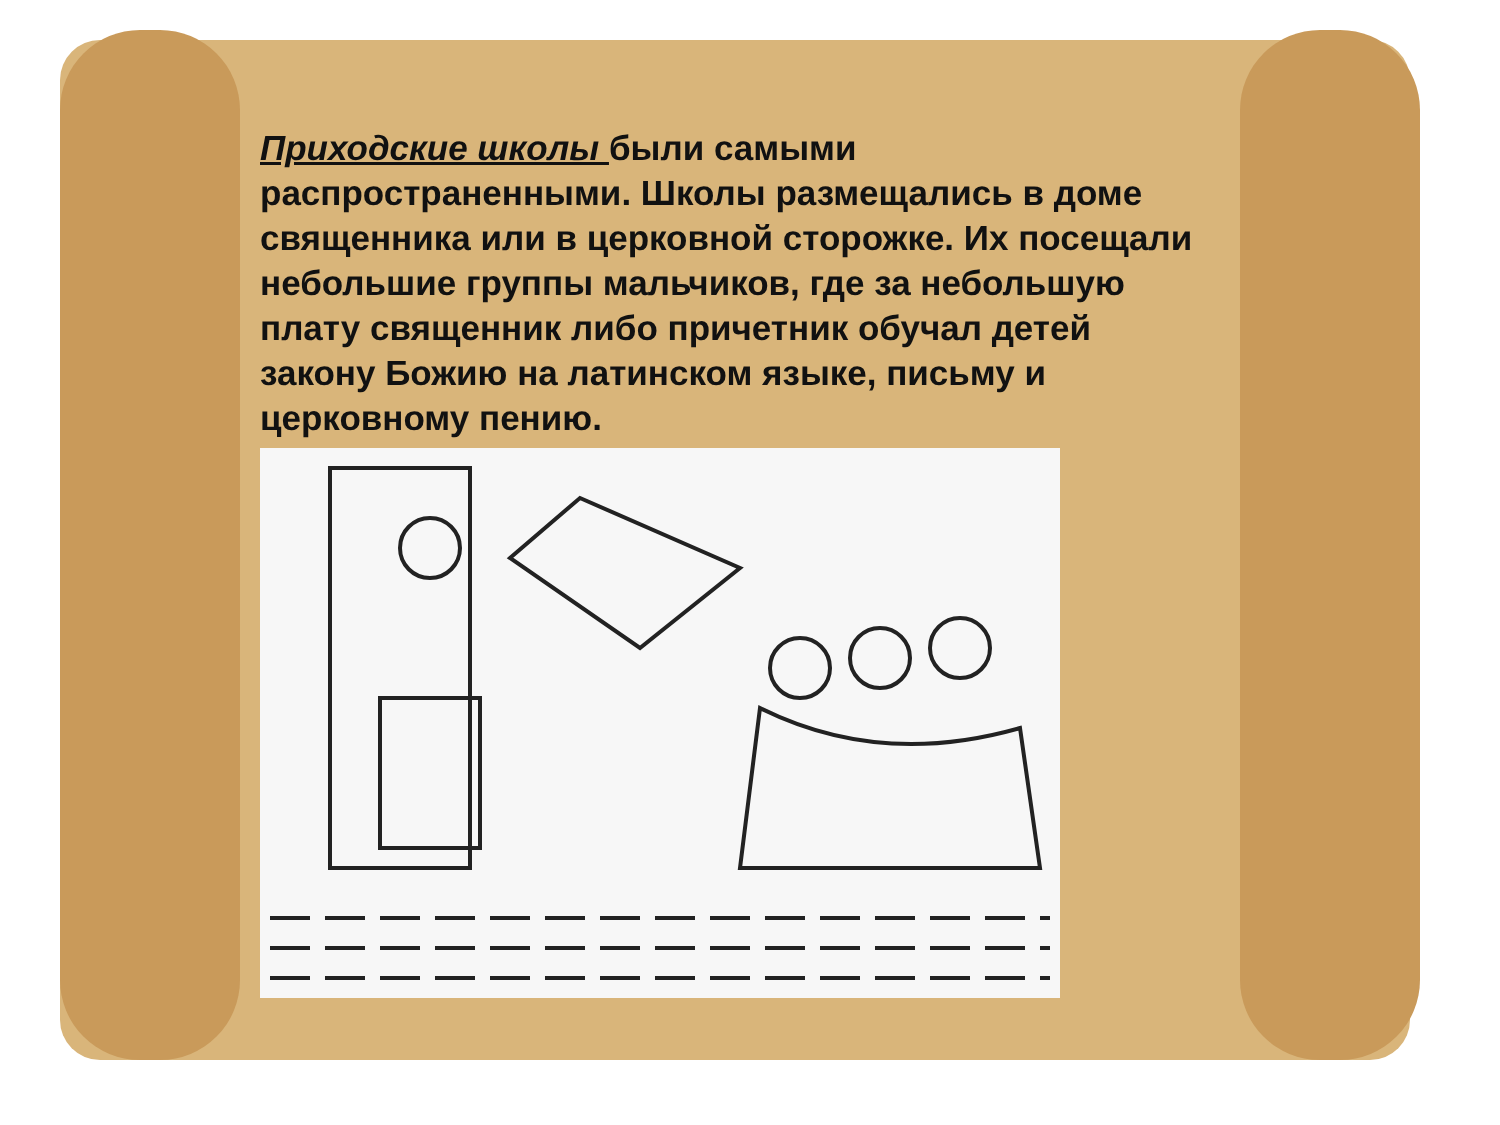Приходские школы были самыми распространенными. Школы размещались в доме священника или в церковной сторожке. Их посещали небольшие группы мальчиков, где за небольшую плату священник либо причетник обучал детей закону Божию на латинском языке, письму и церковному пению.